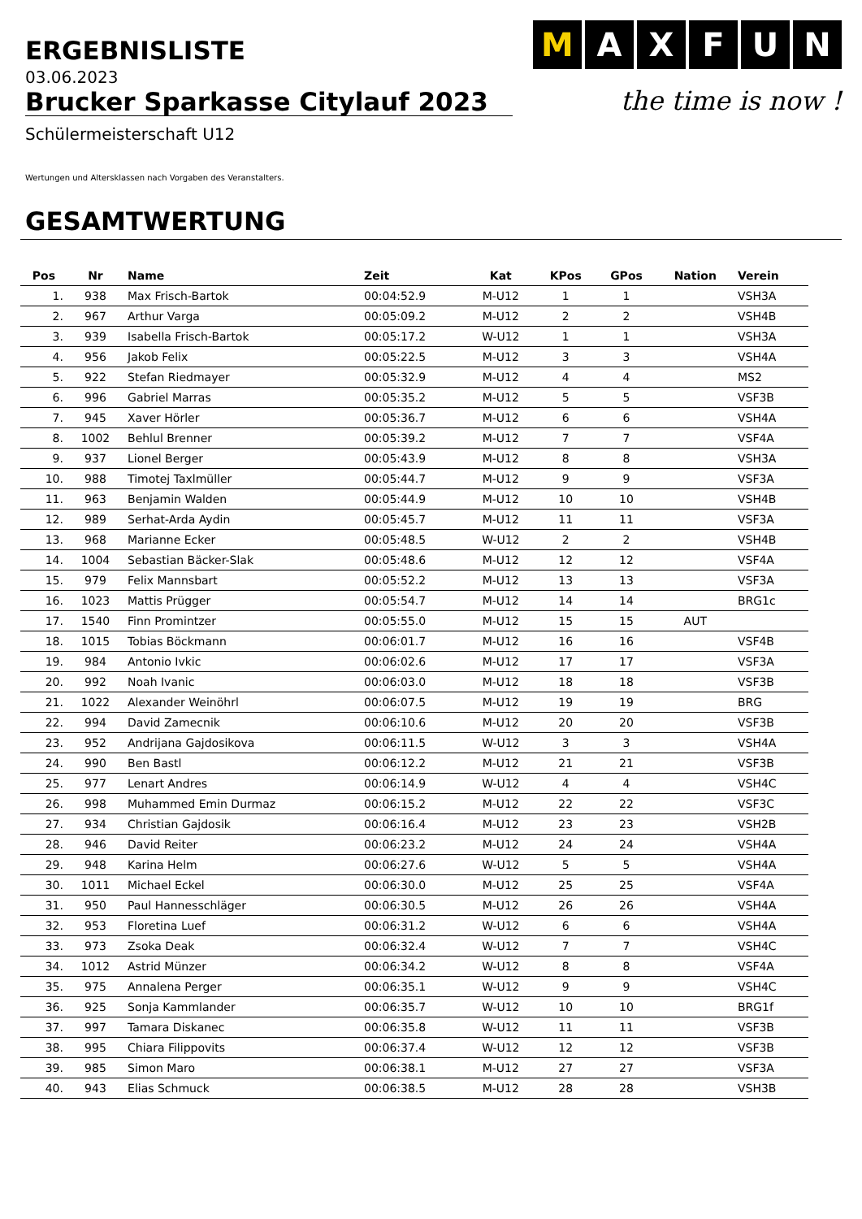ERGEBNISLISTE
M A X F U N
the time is now !
03.06.2023
Brucker Sparkasse Citylauf 2023
Schülermeisterschaft U12
Wertungen und Altersklassen nach Vorgaben des Veranstalters.
GESAMTWERTUNG
| Pos | Nr | Name | Zeit | Kat | KPos | GPos | Nation | Verein |
| --- | --- | --- | --- | --- | --- | --- | --- | --- |
| 1. | 938 | Max Frisch-Bartok | 00:04:52.9 | M-U12 | 1 | 1 | | VSH3A |
| 2. | 967 | Arthur Varga | 00:05:09.2 | M-U12 | 2 | 2 | | VSH4B |
| 3. | 939 | Isabella Frisch-Bartok | 00:05:17.2 | W-U12 | 1 | 1 | | VSH3A |
| 4. | 956 | Jakob Felix | 00:05:22.5 | M-U12 | 3 | 3 | | VSH4A |
| 5. | 922 | Stefan Riedmayer | 00:05:32.9 | M-U12 | 4 | 4 | | MS2 |
| 6. | 996 | Gabriel Marras | 00:05:35.2 | M-U12 | 5 | 5 | | VSF3B |
| 7. | 945 | Xaver Hörler | 00:05:36.7 | M-U12 | 6 | 6 | | VSH4A |
| 8. | 1002 | Behlul Brenner | 00:05:39.2 | M-U12 | 7 | 7 | | VSF4A |
| 9. | 937 | Lionel Berger | 00:05:43.9 | M-U12 | 8 | 8 | | VSH3A |
| 10. | 988 | Timotej Taxlmüller | 00:05:44.7 | M-U12 | 9 | 9 | | VSF3A |
| 11. | 963 | Benjamin Walden | 00:05:44.9 | M-U12 | 10 | 10 | | VSH4B |
| 12. | 989 | Serhat-Arda Aydin | 00:05:45.7 | M-U12 | 11 | 11 | | VSF3A |
| 13. | 968 | Marianne Ecker | 00:05:48.5 | W-U12 | 2 | 2 | | VSH4B |
| 14. | 1004 | Sebastian Bäcker-Slak | 00:05:48.6 | M-U12 | 12 | 12 | | VSF4A |
| 15. | 979 | Felix Mannsbart | 00:05:52.2 | M-U12 | 13 | 13 | | VSF3A |
| 16. | 1023 | Mattis Prügger | 00:05:54.7 | M-U12 | 14 | 14 | | BRG1c |
| 17. | 1540 | Finn Promintzer | 00:05:55.0 | M-U12 | 15 | 15 | AUT | |
| 18. | 1015 | Tobias Böckmann | 00:06:01.7 | M-U12 | 16 | 16 | | VSF4B |
| 19. | 984 | Antonio Ivkic | 00:06:02.6 | M-U12 | 17 | 17 | | VSF3A |
| 20. | 992 | Noah Ivanic | 00:06:03.0 | M-U12 | 18 | 18 | | VSF3B |
| 21. | 1022 | Alexander Weinöhrl | 00:06:07.5 | M-U12 | 19 | 19 | | BRG |
| 22. | 994 | David Zamecnik | 00:06:10.6 | M-U12 | 20 | 20 | | VSF3B |
| 23. | 952 | Andrijana Gajdosikova | 00:06:11.5 | W-U12 | 3 | 3 | | VSH4A |
| 24. | 990 | Ben Bastl | 00:06:12.2 | M-U12 | 21 | 21 | | VSF3B |
| 25. | 977 | Lenart Andres | 00:06:14.9 | W-U12 | 4 | 4 | | VSH4C |
| 26. | 998 | Muhammed Emin Durmaz | 00:06:15.2 | M-U12 | 22 | 22 | | VSF3C |
| 27. | 934 | Christian Gajdosik | 00:06:16.4 | M-U12 | 23 | 23 | | VSH2B |
| 28. | 946 | David Reiter | 00:06:23.2 | M-U12 | 24 | 24 | | VSH4A |
| 29. | 948 | Karina Helm | 00:06:27.6 | W-U12 | 5 | 5 | | VSH4A |
| 30. | 1011 | Michael Eckel | 00:06:30.0 | M-U12 | 25 | 25 | | VSF4A |
| 31. | 950 | Paul Hannesschläger | 00:06:30.5 | M-U12 | 26 | 26 | | VSH4A |
| 32. | 953 | Floretina Luef | 00:06:31.2 | W-U12 | 6 | 6 | | VSH4A |
| 33. | 973 | Zsoka Deak | 00:06:32.4 | W-U12 | 7 | 7 | | VSH4C |
| 34. | 1012 | Astrid Münzer | 00:06:34.2 | W-U12 | 8 | 8 | | VSF4A |
| 35. | 975 | Annalena Perger | 00:06:35.1 | W-U12 | 9 | 9 | | VSH4C |
| 36. | 925 | Sonja Kammlander | 00:06:35.7 | W-U12 | 10 | 10 | | BRG1f |
| 37. | 997 | Tamara Diskanec | 00:06:35.8 | W-U12 | 11 | 11 | | VSF3B |
| 38. | 995 | Chiara Filippovits | 00:06:37.4 | W-U12 | 12 | 12 | | VSF3B |
| 39. | 985 | Simon Maro | 00:06:38.1 | M-U12 | 27 | 27 | | VSF3A |
| 40. | 943 | Elias Schmuck | 00:06:38.5 | M-U12 | 28 | 28 | | VSH3B |